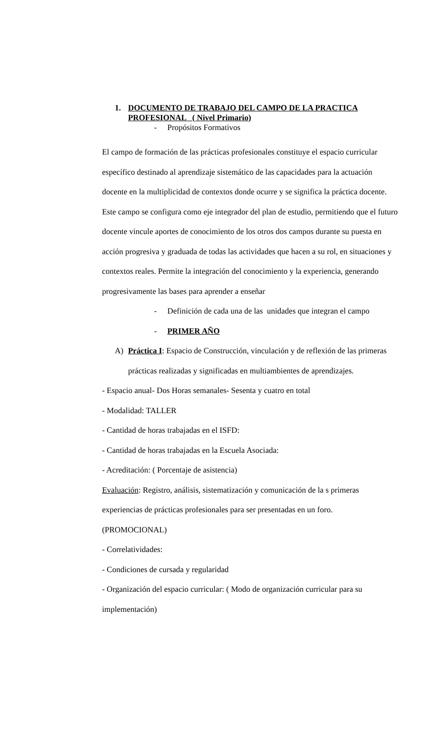1. DOCUMENTO DE TRABAJO DEL CAMPO DE LA PRACTICA PROFESIONAL ( Nivel Primario)
- Propósitos Formativos
El campo de formación de las prácticas profesionales constituye el espacio curricular específico destinado al aprendizaje sistemático de las capacidades para la actuación docente en la multiplicidad de contextos donde ocurre y se significa la práctica docente. Este campo se configura como eje integrador del plan de estudio, permitiendo que el futuro docente vincule aportes de conocimiento de los otros dos campos durante su puesta en acción progresiva y graduada de todas las actividades que hacen a su rol, en situaciones y contextos reales. Permite la integración del conocimiento y la experiencia, generando progresivamente las bases para aprender a enseñar
- Definición de cada una de las unidades que integran el campo
- PRIMER AÑO
A) Práctica I: Espacio de Construcción, vinculación y de reflexión de las primeras prácticas realizadas y significadas en multiambientes de aprendizajes.
- Espacio anual- Dos Horas semanales- Sesenta y cuatro en total
- Modalidad: TALLER
- Cantidad de horas trabajadas en el ISFD:
- Cantidad de horas trabajadas en la Escuela Asociada:
- Acreditación: ( Porcentaje de asistencia)
Evaluación: Registro, análisis, sistematización y comunicación de la s primeras experiencias de prácticas profesionales para ser presentadas en un foro. (PROMOCIONAL)
- Correlatividades:
- Condiciones de cursada y regularidad
- Organización del espacio curricular: ( Modo de organización curricular para su implementación)